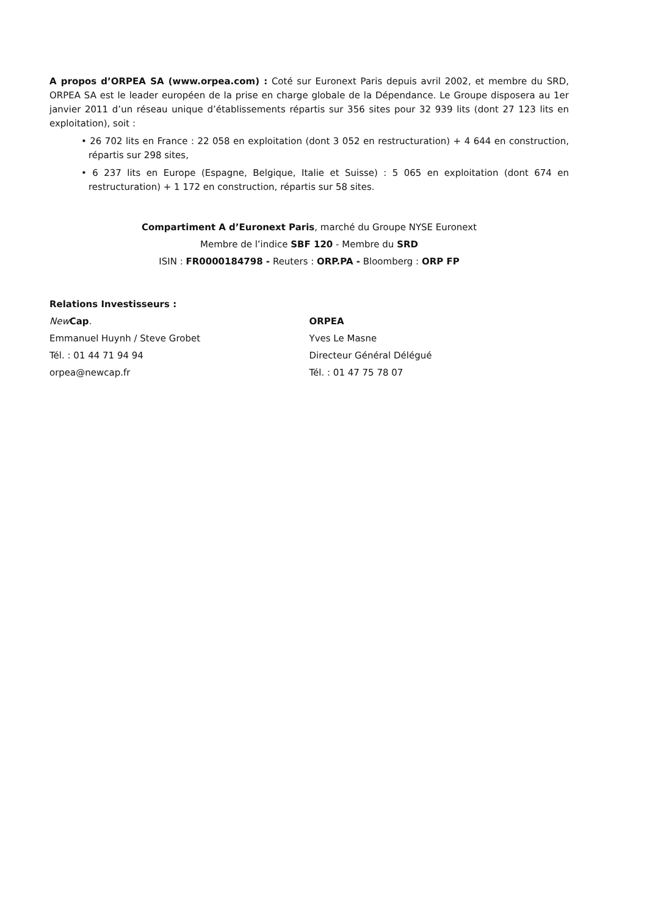A propos d’ORPEA SA (www.orpea.com) : Coté sur Euronext Paris depuis avril 2002, et membre du SRD, ORPEA SA est le leader européen de la prise en charge globale de la Dépendance. Le Groupe disposera au 1er janvier 2011 d’un réseau unique d’établissements répartis sur 356 sites pour 32 939 lits (dont 27 123 lits en exploitation), soit :
• 26 702 lits en France : 22 058 en exploitation (dont 3 052 en restructuration) + 4 644 en construction, répartis sur 298 sites,
• 6 237 lits en Europe (Espagne, Belgique, Italie et Suisse) : 5 065 en exploitation (dont 674 en restructuration) + 1 172 en construction, répartis sur 58 sites.
Compartiment A d’Euronext Paris, marché du Groupe NYSE Euronext
Membre de l’indice SBF 120 - Membre du SRD
ISIN : FR0000184798 - Reuters : ORP.PA - Bloomberg : ORP FP
Relations Investisseurs :
New Cap.
Emmanuel Huynh / Steve Grobet
Tél. : 01 44 71 94 94
orpea@newcap.fr
ORPEA
Yves Le Masne
Directeur Général Délégué
Tél. : 01 47 75 78 07